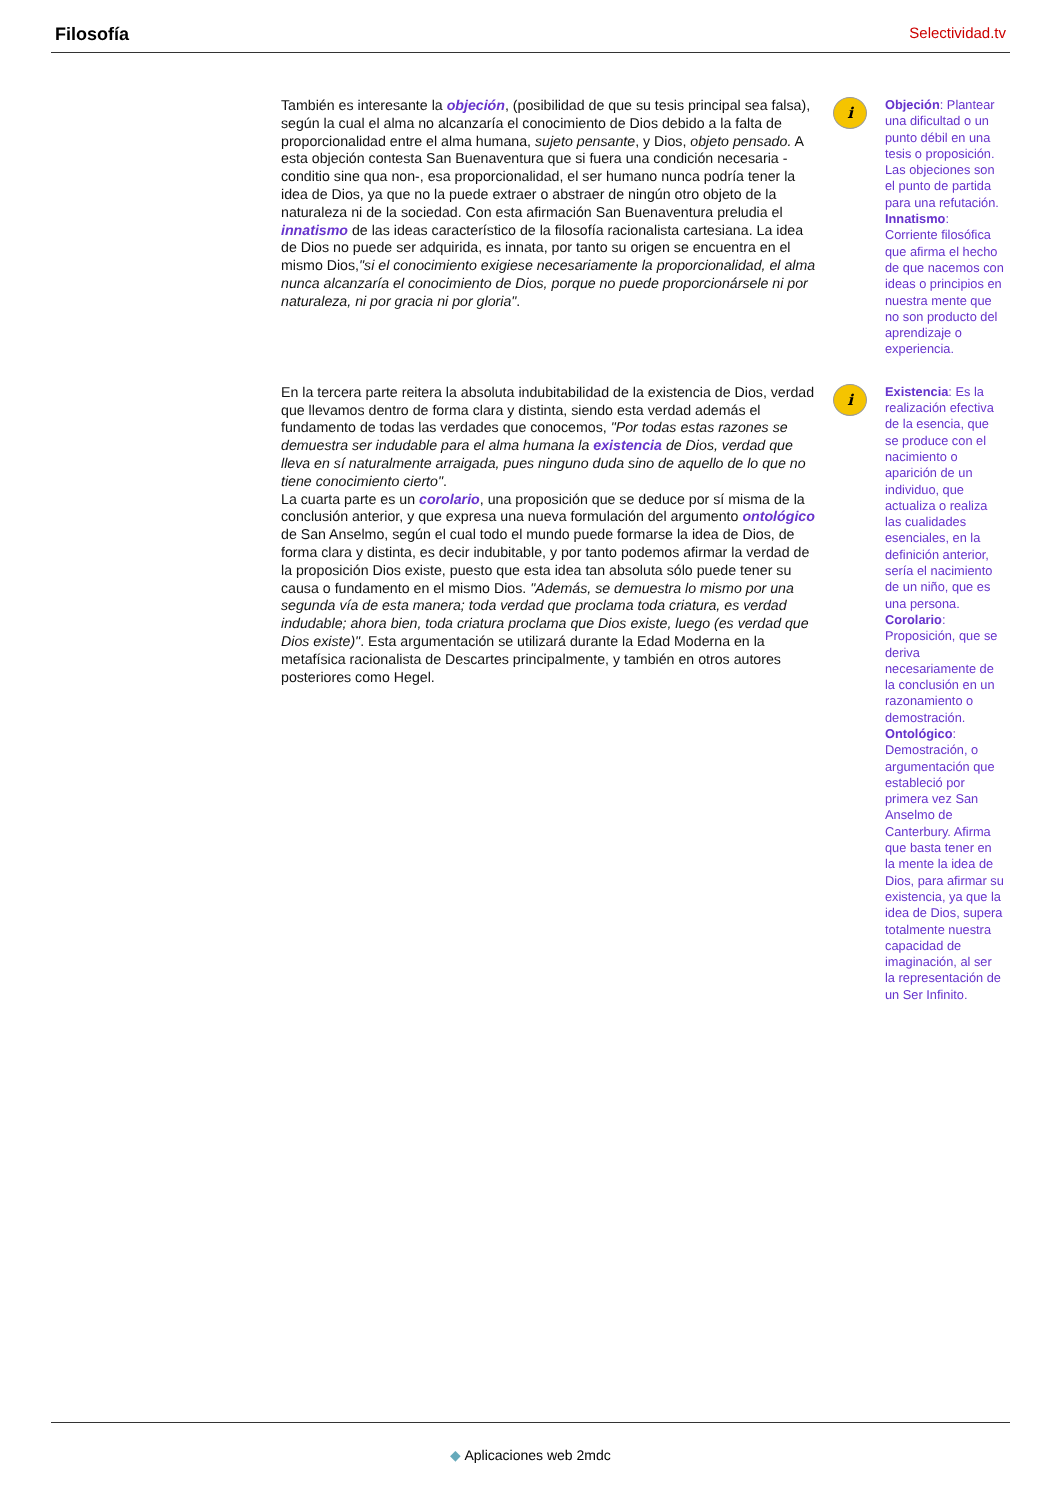Filosofía Selectividad.tv
También es interesante la objeción, (posibilidad de que su tesis principal sea falsa), según la cual el alma no alcanzaría el conocimiento de Dios debido a la falta de proporcionalidad entre el alma humana, sujeto pensante, y Dios, objeto pensado. A esta objeción contesta San Buenaventura que si fuera una condición necesaria -conditio sine qua non-, esa proporcionalidad, el ser humano nunca podría tener la idea de Dios, ya que no la puede extraer o abstraer de ningún otro objeto de la naturaleza ni de la sociedad. Con esta afirmación San Buenaventura preludia el innatismo de las ideas característico de la filosofía racionalista cartesiana. La idea de Dios no puede ser adquirida, es innata, por tanto su origen se encuentra en el mismo Dios,"si el conocimiento exigiese necesariamente la proporcionalidad, el alma nunca alcanzaría el conocimiento de Dios, porque no puede proporcionársele ni por naturaleza, ni por gracia ni por gloria".
i
Objeción: Plantear una dificultad o un punto débil en una tesis o proposición. Las objeciones son el punto de partida para una refutación.
Innatismo: Corriente filosófica que afirma el hecho de que nacemos con ideas o principios en nuestra mente que no son producto del aprendizaje o experiencia.
En la tercera parte reitera la absoluta indubitabilidad de la existencia de Dios, verdad que llevamos dentro de forma clara y distinta, siendo esta verdad además el fundamento de todas las verdades que conocemos, "Por todas estas razones se demuestra ser indudable para el alma humana la existencia de Dios, verdad que lleva en sí naturalmente arraigada, pues ninguno duda sino de aquello de lo que no tiene conocimiento cierto".
La cuarta parte es un corolario, una proposición que se deduce por sí misma de la conclusión anterior, y que expresa una nueva formulación del argumento ontológico de San Anselmo, según el cual todo el mundo puede formarse la idea de Dios, de forma clara y distinta, es decir indubitable, y por tanto podemos afirmar la verdad de la proposición Dios existe, puesto que esta idea tan absoluta sólo puede tener su causa o fundamento en el mismo Dios. "Además, se demuestra lo mismo por una segunda vía de esta manera; toda verdad que proclama toda criatura, es verdad indudable; ahora bien, toda criatura proclama que Dios existe, luego (es verdad que Dios existe)". Esta argumentación se utilizará durante la Edad Moderna en la metafísica racionalista de Descartes principalmente, y también en otros autores posteriores como Hegel.
i
Existencia: Es la realización efectiva de la esencia, que se produce con el nacimiento o aparición de un individuo, que actualiza o realiza las cualidades esenciales, en la definición anterior, sería el nacimiento de un niño, que es una persona.
Corolario: Proposición, que se deriva necesariamente de la conclusión en un razonamiento o demostración.
Ontológico: Demostración, o argumentación que estableció por primera vez San Anselmo de Canterbury. Afirma que basta tener en la mente la idea de Dios, para afirmar su existencia, ya que la idea de Dios, supera totalmente nuestra capacidad de imaginación, al ser la representación de un Ser Infinito.
◆ Aplicaciones web 2mdc